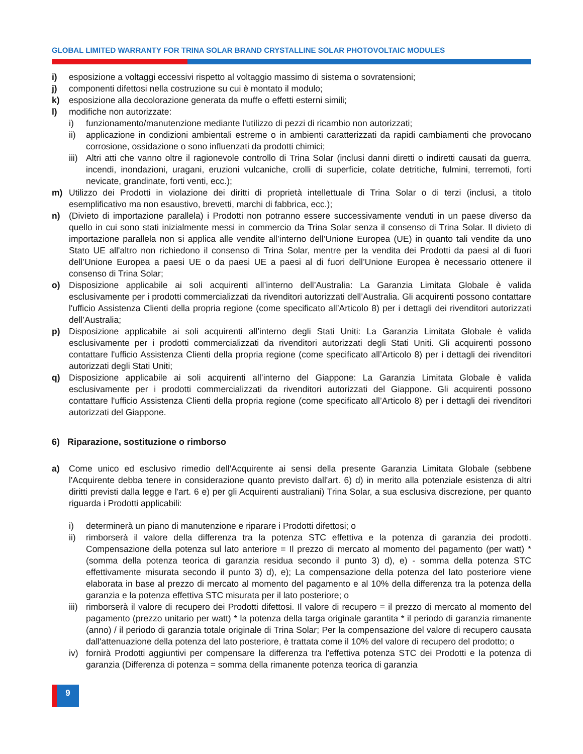GLOBAL LIMITED WARRANTY FOR TRINA SOLAR BRAND CRYSTALLINE SOLAR PHOTOVOLTAIC MODULES
i) esposizione a voltaggi eccessivi rispetto al voltaggio massimo di sistema o sovratensioni;
j) componenti difettosi nella costruzione su cui è montato il modulo;
k) esposizione alla decolorazione generata da muffe o effetti esterni simili;
l) modifiche non autorizzate:
i) funzionamento/manutenzione mediante l'utilizzo di pezzi di ricambio non autorizzati;
ii) applicazione in condizioni ambientali estreme o in ambienti caratterizzati da rapidi cambiamenti che provocano corrosione, ossidazione o sono influenzati da prodotti chimici;
iii)
Altri atti che vanno oltre il ragionevole controllo di Trina Solar (inclusi danni diretti o indiretti causati da guerra, incendi, inondazioni, uragani, eruzioni vulcaniche, crolli di superficie, colate detritiche, fulmini, terremoti, forti nevicate, grandinate, forti venti, ecc.);
m) Utilizzo dei Prodotti in violazione dei diritti di proprietà intellettuale di Trina Solar o di terzi (inclusi, a titolo esemplificativo ma non esaustivo, brevetti, marchi di fabbrica, ecc.);
n) (Divieto di importazione parallela) i Prodotti non potranno essere successivamente venduti in un paese diverso da quello in cui sono stati inizialmente messi in commercio da Trina Solar senza il consenso di Trina Solar. Il divieto di importazione parallela non si applica alle vendite all’interno dell’Unione Europea (UE) in quanto tali vendite da uno Stato UE all'altro non richiedono il consenso di Trina Solar, mentre per la vendita dei Prodotti da paesi al di fuori dell’Unione Europea a paesi UE o da paesi UE a paesi al di fuori dell’Unione Europea è necessario ottenere il consenso di Trina Solar;
o) Disposizione applicabile ai soli acquirenti all’interno dell’Australia: La Garanzia Limitata Globale è valida esclusivamente per i prodotti commercializzati da rivenditori autorizzati dell’Australia. Gli acquirenti possono contattare l'ufficio Assistenza Clienti della propria regione (come specificato all’Articolo 8) per i dettagli dei rivenditori autorizzati dell’Australia;
p) Disposizione applicabile ai soli acquirenti all’interno degli Stati Uniti: La Garanzia Limitata Globale è valida esclusivamente per i prodotti commercializzati da rivenditori autorizzati degli Stati Uniti. Gli acquirenti possono contattare l'ufficio Assistenza Clienti della propria regione (come specificato all’Articolo 8) per i dettagli dei rivenditori autorizzati degli Stati Uniti;
q) Disposizione applicabile ai soli acquirenti all’interno del Giappone: La Garanzia Limitata Globale è valida esclusivamente per i prodotti commercializzati da rivenditori autorizzati del Giappone. Gli acquirenti possono contattare l'ufficio Assistenza Clienti della propria regione (come specificato all’Articolo 8) per i dettagli dei rivenditori autorizzati del Giappone.
6) Riparazione, sostituzione o rimborso
a) Come unico ed esclusivo rimedio dell'Acquirente ai sensi della presente Garanzia Limitata Globale (sebbene l'Acquirente debba tenere in considerazione quanto previsto dall'art. 6) d) in merito alla potenziale esistenza di altri diritti previsti dalla legge e l'art. 6 e) per gli Acquirenti australiani) Trina Solar, a sua esclusiva discrezione, per quanto riguarda i Prodotti applicabili:
i) determinerà un piano di manutenzione e riparare i Prodotti difettosi; o
ii) rimborserà il valore della differenza tra la potenza STC effettiva e la potenza di garanzia dei prodotti. Compensazione della potenza sul lato anteriore = Il prezzo di mercato al momento del pagamento (per watt) * (somma della potenza teorica di garanzia residua secondo il punto 3) d), e) - somma della potenza STC effettivamente misurata secondo il punto 3) d), e); La compensazione della potenza del lato posteriore viene elaborata in base al prezzo di mercato al momento del pagamento e al 10% della differenza tra la potenza della garanzia e la potenza effettiva STC misurata per il lato posteriore; o
iii)
rimborserà il valore di recupero dei Prodotti difettosi. Il valore di recupero = il prezzo di mercato al momento del pagamento (prezzo unitario per watt) * la potenza della targa originale garantita * il periodo di garanzia rimanente (anno) / il periodo di garanzia totale originale di Trina Solar; Per la compensazione del valore di recupero causata dall'attenuazione della potenza del lato posteriore, è trattata come il 10% del valore di recupero del prodotto; o
iv) fornirà Prodotti aggiuntivi per compensare la differenza tra l'effettiva potenza STC dei Prodotti e la potenza di garanzia (Differenza di potenza = somma della rimanente potenza teorica di garanzia
9